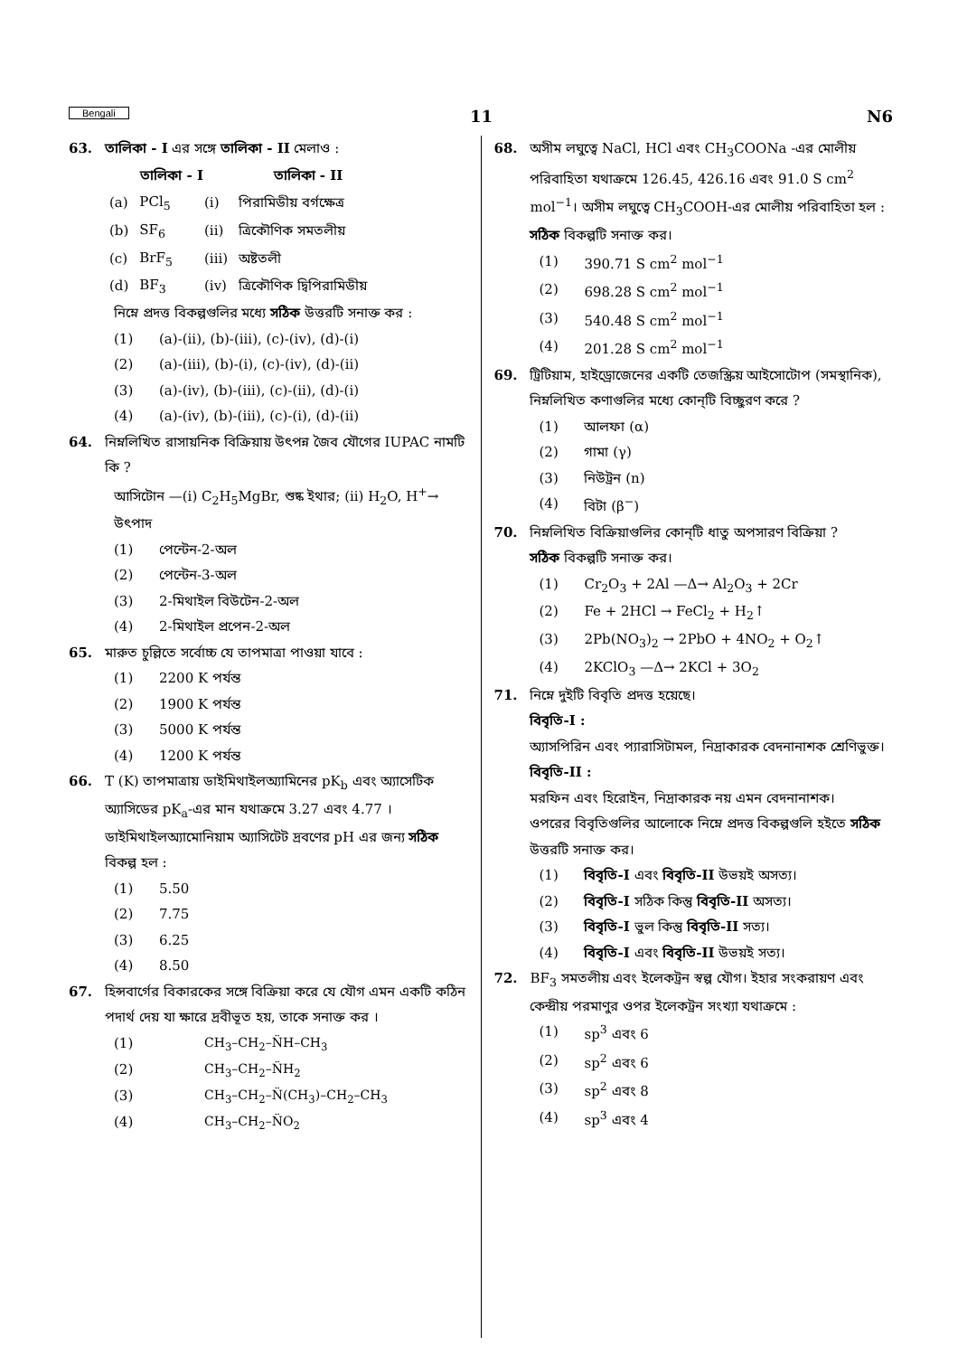Bengali 11 N6
63. তালিকা - I এর সঙ্গে তালিকা - II মেলাও :
| | তালিকা - I | | তালিকা - II |
| --- | --- | --- | --- |
| (a) | PCl<sub>5</sub> | (i) | পিরামিডীয় বর্গক্ষেত্র |
| (b) | SF<sub>6</sub> | (ii) | ত্রিকৌণিক সমতলীয় |
| (c) | BrF<sub>5</sub> | (iii) | অষ্টতলী |
| (d) | BF<sub>3</sub> | (iv) | ত্রিকৌণিক দ্বিপিরামিডীয় |
নিম্নে প্রদত্ত বিকল্পগুলির মধ্যে সঠিক উত্তরটি সনাক্ত কর :
(1) (a)-(ii), (b)-(iii), (c)-(iv), (d)-(i)
(2) (a)-(iii), (b)-(i), (c)-(iv), (d)-(ii)
(3) (a)-(iv), (b)-(iii), (c)-(ii), (d)-(i)
(4) (a)-(iv), (b)-(iii), (c)-(i), (d)-(ii)
64. নিম্নলিখিত রাসায়নিক বিক্রিয়ায় উৎপন্ন জৈব যৌগের IUPAC নামটি কি ?
আসিটোন —(i) C<sub>2</sub>H<sub>5</sub>MgBr, শুষ্ক ইথার; (ii) H<sub>2</sub>O, H<sup>+</sup>→ উৎপাদ
(1) পেন্টেন-2-অল
(2) পেন্টেন-3-অল
(3) 2-মিথাইল বিউটেন-2-অল
(4) 2-মিথাইল প্রপেন-2-অল
65. মারুত চুল্লিতে সর্বোচ্চ যে তাপমাত্রা পাওয়া যাবে :
(1) 2200 K পর্যন্ত
(2) 1900 K পর্যন্ত
(3) 5000 K পর্যন্ত
(4) 1200 K পর্যন্ত
66. T (K) তাপমাত্রায় ডাইমিথাইলঅ্যামিনের pK<sub>b</sub> এবং অ্যাসেটিক অ্যাসিডের pK<sub>a</sub>-এর মান যথাক্রমে 3.27 এবং 4.77 । ডাইমিথাইলঅ্যামোনিয়াম অ্যাসিটেট দ্রবণের pH এর জন্য সঠিক বিকল্প হল :
(1) 5.50
(2) 7.75
(3) 6.25
(4) 8.50
67. হিন্সবার্গের বিকারকের সঙ্গে বিক্রিয়া করে যে যৌগ এমন একটি কঠিন পদার্থ দেয় যা ক্ষারে দ্রবীভূত হয়, তাকে সনাক্ত কর ।
(1) CH<sub>3</sub>–CH<sub>2</sub>–N̈H–CH<sub>3</sub>
(2) CH<sub>3</sub>–CH<sub>2</sub>–N̈H<sub>2</sub>
(3) CH<sub>3</sub>–CH<sub>2</sub>–N̈(CH<sub>3</sub>)–CH<sub>2</sub>–CH<sub>3</sub>
(4) CH<sub>3</sub>–CH<sub>2</sub>–N̈O<sub>2</sub>
68. অসীম লঘুত্বে NaCl, HCl এবং CH<sub>3</sub>COONa -এর মোলীয় পরিবাহিতা যথাক্রমে 126.45, 426.16 এবং 91.0 S cm<sup>2</sup> mol<sup>−1</sup>। অসীম লঘুত্বে CH<sub>3</sub>COOH-এর মোলীয় পরিবাহিতা হল :
সঠিক বিকল্পটি সনাক্ত কর।
(1) 390.71 S cm<sup>2</sup> mol<sup>−1</sup>
(2) 698.28 S cm<sup>2</sup> mol<sup>−1</sup>
(3) 540.48 S cm<sup>2</sup> mol<sup>−1</sup>
(4) 201.28 S cm<sup>2</sup> mol<sup>−1</sup>
69. ট্রিটিয়াম, হাইড্রোজেনের একটি তেজস্ক্রিয় আইসোটোপ (সমস্থানিক), নিম্নলিখিত কণাগুলির মধ্যে কোন্‌টি বিচ্ছুরণ করে ?
(1) আলফা (α)
(2) গামা (γ)
(3) নিউট্রন (n)
(4) বিটা (β<sup>−</sup>)
70. নিম্নলিখিত বিক্রিয়াগুলির কোন্‌টি ধাতু অপসারণ বিক্রিয়া ?
সঠিক বিকল্পটি সনাক্ত কর।
(1) Cr<sub>2</sub>O<sub>3</sub> + 2Al —Δ→ Al<sub>2</sub>O<sub>3</sub> + 2Cr
(2) Fe + 2HCl → FeCl<sub>2</sub> + H<sub>2</sub>↑
(3) 2Pb(NO<sub>3</sub>)<sub>2</sub> → 2PbO + 4NO<sub>2</sub> + O<sub>2</sub>↑
(4) 2KClO<sub>3</sub> —Δ→ 2KCl + 3O<sub>2</sub>
71. নিম্নে দুইটি বিবৃতি প্রদত্ত হয়েছে।
বিবৃতি-I :
অ্যাসপিরিন এবং প্যারাসিটামল, নিদ্রাকারক বেদনানাশক শ্রেণিভুক্ত।
বিবৃতি-II :
মরফিন এবং হিরোইন, নিদ্রাকারক নয় এমন বেদনানাশক।
ওপরের বিবৃতিগুলির আলোকে নিম্নে প্রদত্ত বিকল্পগুলি হইতে সঠিক উত্তরটি সনাক্ত কর।
(1) বিবৃতি-I এবং বিবৃতি-II উভয়ই অসত্য।
(2) বিবৃতি-I সঠিক কিন্তু বিবৃতি-II অসত্য।
(3) বিবৃতি-I ভুল কিন্তু বিবৃতি-II সত্য।
(4) বিবৃতি-I এবং বিবৃতি-II উভয়ই সত্য।
72. BF<sub>3</sub> সমতলীয় এবং ইলেকট্রন স্বল্প যৌগ। ইহার সংকরায়ণ এবং কেন্দ্রীয় পরমাণুর ওপর ইলেকট্রন সংখ্যা যথাক্রমে :
(1) sp<sup>3</sup> এবং 6
(2) sp<sup>2</sup> এবং 6
(3) sp<sup>2</sup> এবং 8
(4) sp<sup>3</sup> এবং 4